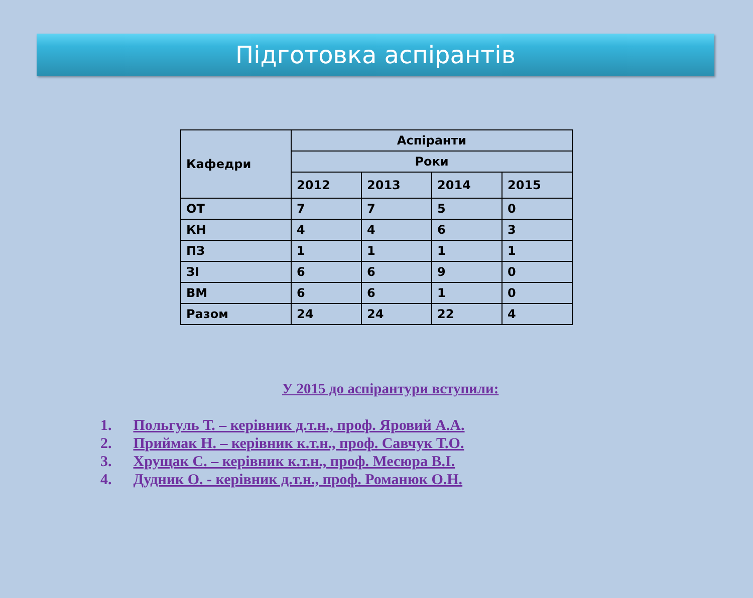Підготовка аспірантів
| Кафедри | Аспіранти | | | |
| --- | --- | --- | --- | --- |
| | Роки | | | |
| | 2012 | 2013 | 2014 | 2015 |
| ОТ | 7 | 7 | 5 | 0 |
| КН | 4 | 4 | 6 | 3 |
| ПЗ | 1 | 1 | 1 | 1 |
| ЗІ | 6 | 6 | 9 | 0 |
| ВМ | 6 | 6 | 1 | 0 |
| Разом | 24 | 24 | 22 | 4 |
У 2015 до аспірантури вступили:
1. Польгуль Т. – керівник д.т.н., проф. Яровий А.А.
2. Приймак Н. – керівник к.т.н., проф. Савчук Т.О.
3. Хрущак С. – керівник к.т.н., проф. Месюра В.І.
4. Дудник О. - керівник д.т.н., проф. Романюк О.Н.